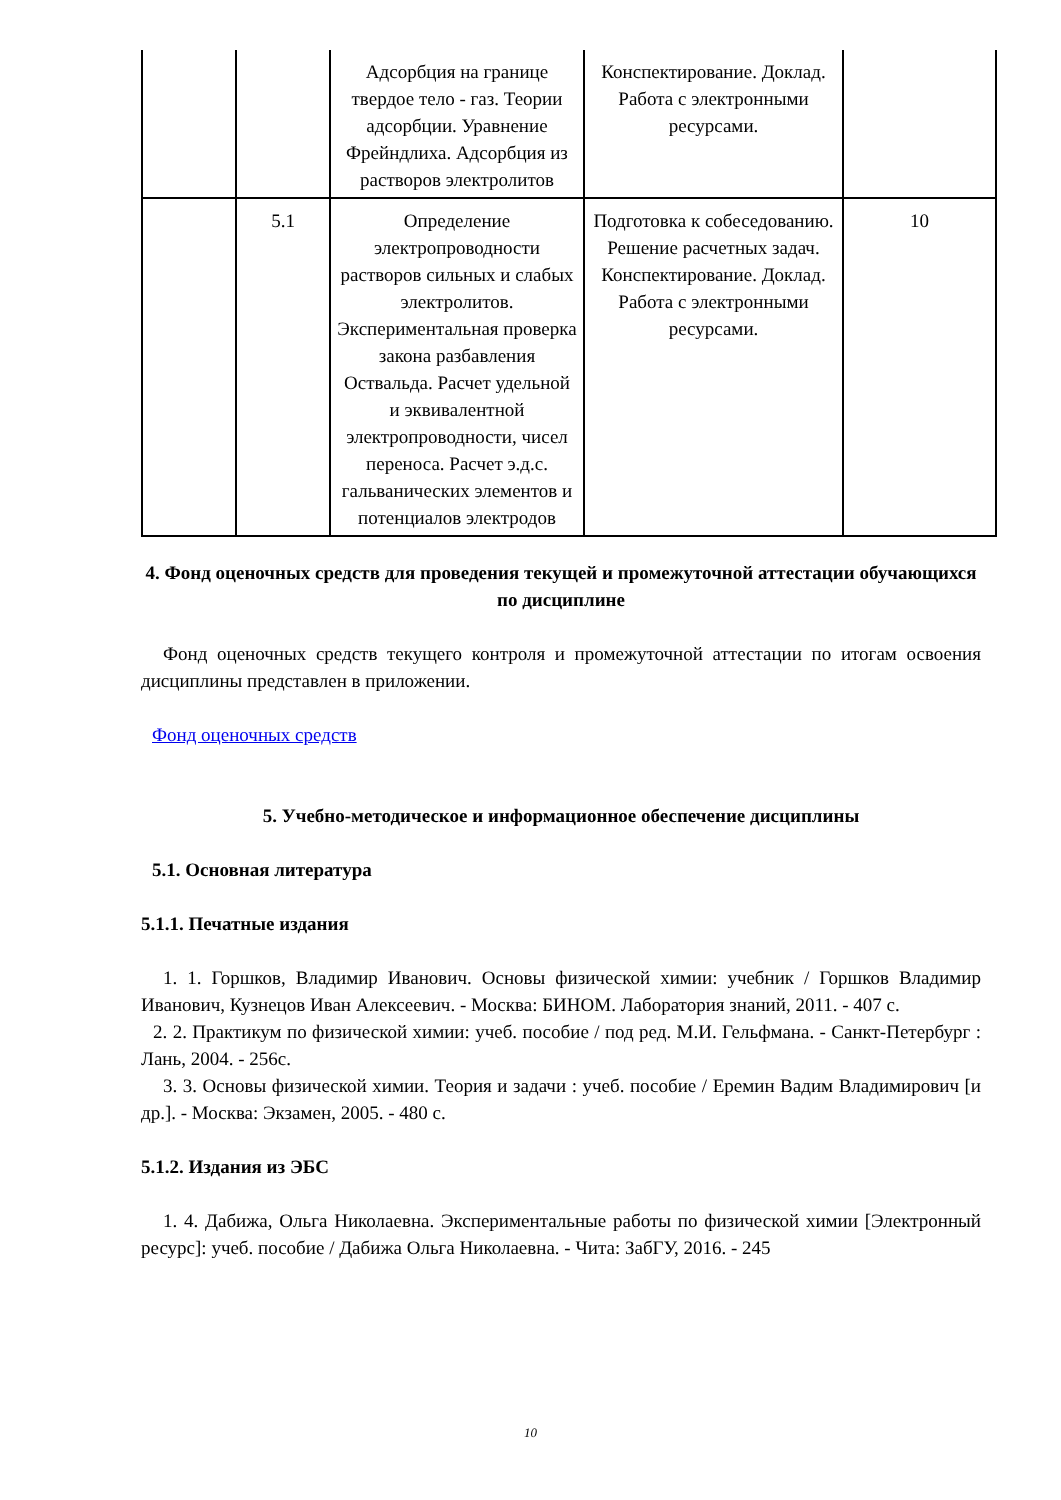| | | Адсорбция на границе твердое тело - газ. Теории адсорбции. Уравнение Фрейндлиха. Адсорбция из растворов электролитов | Конспектирование. Доклад. Работа с электронными ресурсами. | |
| | 5.1 | Определение электропроводности растворов сильных и слабых электролитов. Экспериментальная проверка закона разбавления Оствальда. Расчет удельной и эквивалентной электропроводности, чисел переноса. Расчет э.д.с. гальванических элементов и потенциалов электродов | Подготовка к собеседованию. Решение расчетных задач. Конспектирование. Доклад. Работа с электронными ресурсами. | 10 |
4. Фонд оценочных средств для проведения текущей и промежуточной аттестации обучающихся по дисциплине
Фонд оценочных средств текущего контроля и промежуточной аттестации по итогам освоения дисциплины представлен в приложении.
Фонд оценочных средств
5. Учебно-методическое и информационное обеспечение дисциплины
5.1. Основная литература
5.1.1. Печатные издания
1. 1. Горшков, Владимир Иванович. Основы физической химии: учебник / Горшков Владимир Иванович, Кузнецов Иван Алексеевич. - Москва: БИНОМ. Лаборатория знаний, 2011. - 407 с.
2. 2. Практикум по физической химии: учеб. пособие / под ред. М.И. Гельфмана. - Санкт-Петербург : Лань, 2004. - 256с.
3. 3. Основы физической химии. Теория и задачи : учеб. пособие / Еремин Вадим Владимирович [и др.]. - Москва: Экзамен, 2005. - 480 с.
5.1.2. Издания из ЭБС
1. 4. Дабижа, Ольга Николаевна. Экспериментальные работы по физической химии [Электронный ресурс]: учеб. пособие / Дабижа Ольга Николаевна. - Чита: ЗабГУ, 2016. - 245
10